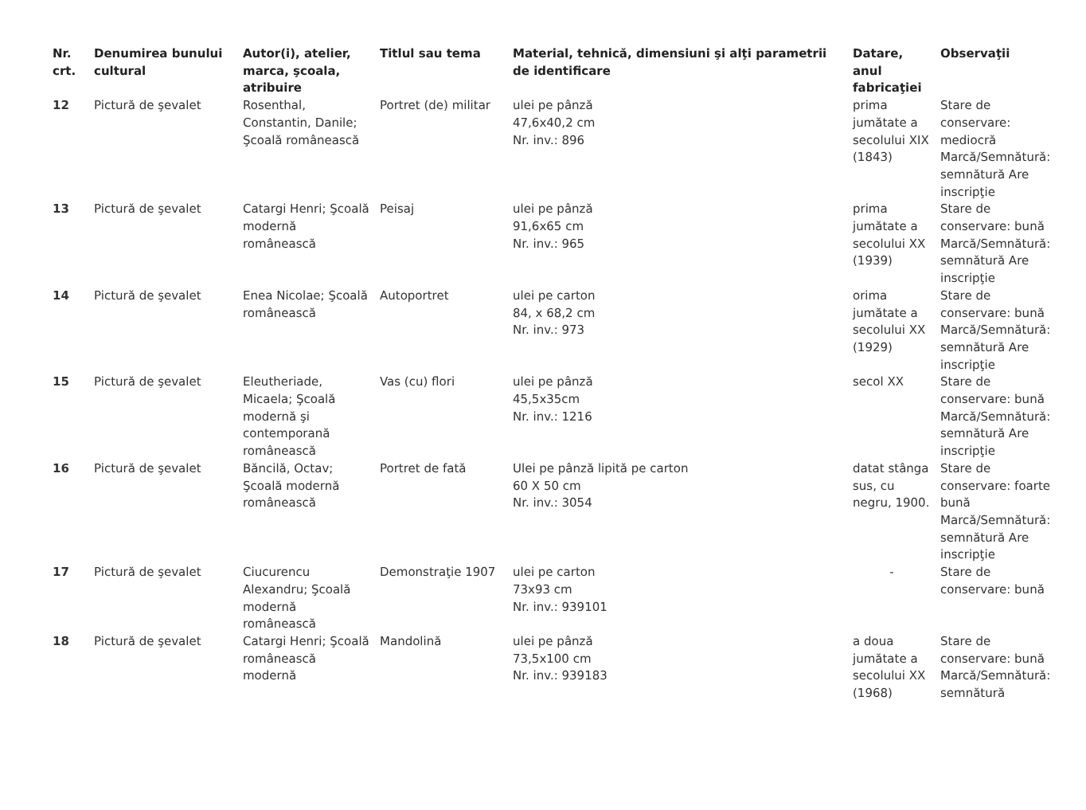| Nr. crt. | Denumirea bunului cultural | Autor(i), atelier, marca, şcoala, atribuire | Titlul sau tema | Material, tehnică, dimensiuni şi alţi parametrii de identificare | Datare, anul fabricaţiei | Observaţii |
| --- | --- | --- | --- | --- | --- | --- |
| 12 | Pictură de şevalet | Rosenthal, Constantin, Danile; Şcoală românească | Portret (de) militar | ulei pe pânză 47,6x40,2 cm Nr. inv.: 896 | prima jumătate a secolului XIX (1843) | Stare de conservare: mediocră Marcă/Semnătură: semnătură Are inscripţie |
| 13 | Pictură de şevalet | Catargi Henri; Şcoală modernă românească | Peisaj | ulei pe pânză 91,6x65 cm Nr. inv.: 965 | prima jumătate a secolului XX (1939) | Stare de conservare: bună Marcă/Semnătură: semnătură Are inscripţie |
| 14 | Pictură de şevalet | Enea Nicolae; Şcoală românească | Autoportret | ulei pe carton 84, x 68,2 cm Nr. inv.: 973 | orima jumătate a secolului XX (1929) | Stare de conservare: bună Marcă/Semnătură: semnătură Are inscripţie |
| 15 | Pictură de şevalet | Eleutheriade, Micaela; Şcoală modernă şi contemporană românească | Vas (cu) flori | ulei pe pânză 45,5x35cm Nr. inv.: 1216 | secol XX | Stare de conservare: bună Marcă/Semnătură: semnătură Are inscripţie |
| 16 | Pictură de şevalet | Băncilă, Octav; Şcoală modernă românească | Portret de fată | Ulei pe pânză lipită pe carton 60 X 50 cm Nr. inv.: 3054 | datat stânga sus, cu negru, 1900. | Stare de conservare: foarte bună Marcă/Semnătură: semnătură Are inscripţie |
| 17 | Pictură de şevalet | Ciucurencu Alexandru; Şcoală modernă românească | Demonstraţie 1907 | ulei pe carton 73x93 cm Nr. inv.: 939101 | - | Stare de conservare: bună |
| 18 | Pictură de şevalet | Catargi Henri; Şcoală românească modernă | Mandolină | ulei pe pânză 73,5x100 cm Nr. inv.: 939183 | a doua jumătate a secolului XX (1968) | Stare de conservare: bună Marcă/Semnătură: semnătură |